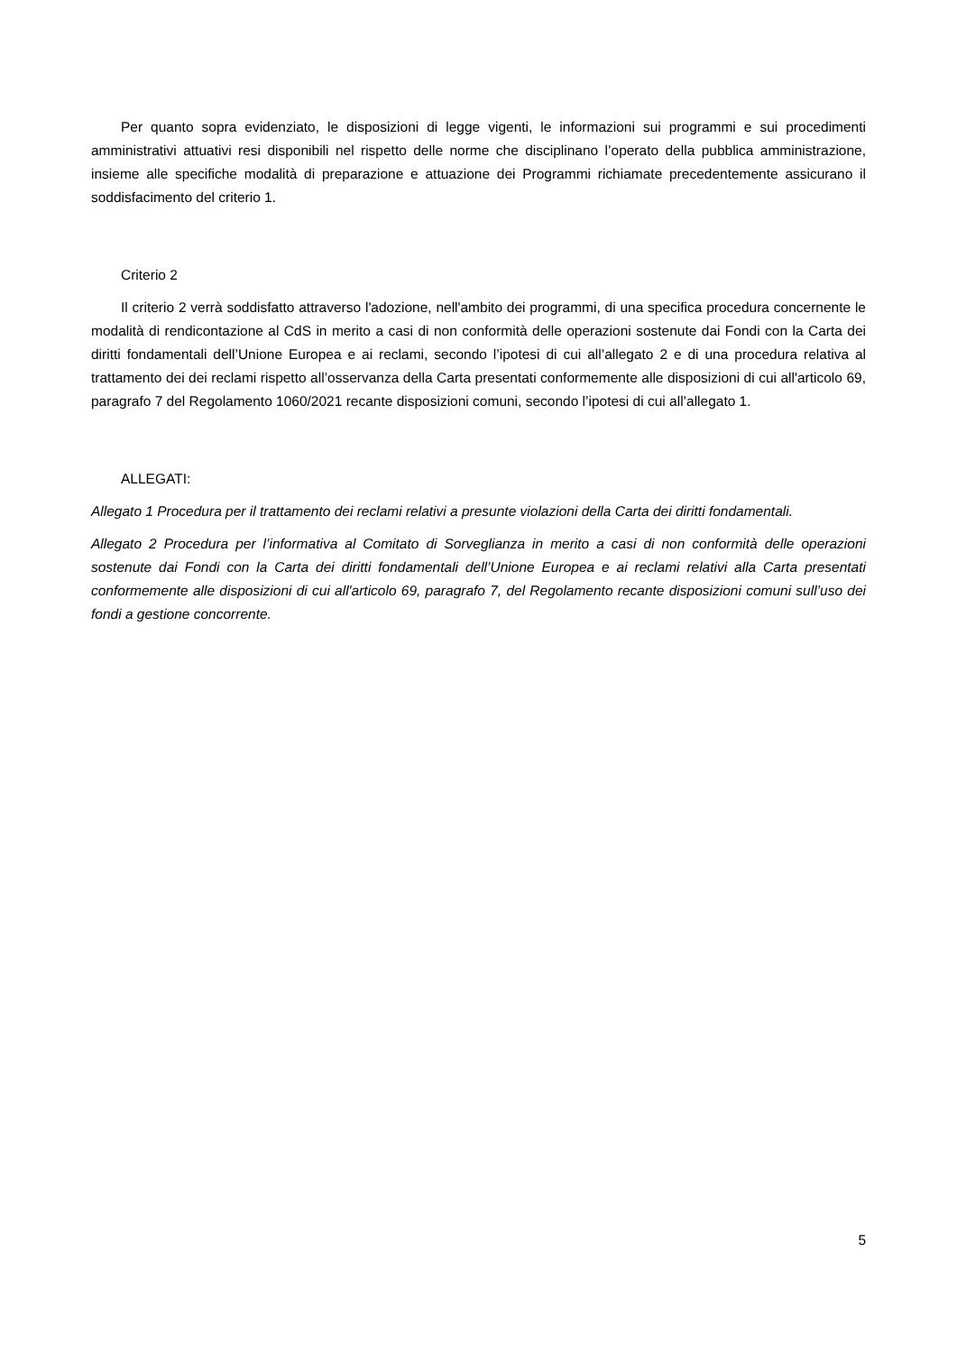Per quanto sopra evidenziato, le disposizioni di legge vigenti, le informazioni sui programmi e sui procedimenti amministrativi attuativi resi disponibili nel rispetto delle norme che disciplinano l’operato della pubblica amministrazione, insieme alle specifiche modalità di preparazione e attuazione dei Programmi richiamate precedentemente assicurano il soddisfacimento del criterio 1.
Criterio 2
Il criterio 2 verrà soddisfatto attraverso l'adozione, nell'ambito dei programmi, di una specifica procedura concernente le modalità di rendicontazione al CdS in merito a casi di non conformità delle operazioni sostenute dai Fondi con la Carta dei diritti fondamentali dell’Unione Europea e ai reclami, secondo l’ipotesi di cui all’allegato 2 e di una procedura relativa al trattamento dei dei reclami rispetto all’osservanza della Carta presentati conformemente alle disposizioni di cui all'articolo 69, paragrafo 7 del Regolamento 1060/2021 recante disposizioni comuni, secondo l’ipotesi di cui all’allegato 1.
ALLEGATI:
Allegato 1 Procedura per il trattamento dei reclami relativi a presunte violazioni della Carta dei diritti fondamentali.
Allegato 2 Procedura per l’informativa al Comitato di Sorveglianza in merito a casi di non conformità delle operazioni sostenute dai Fondi con la Carta dei diritti fondamentali dell’Unione Europea e ai reclami relativi alla Carta presentati conformemente alle disposizioni di cui all'articolo 69, paragrafo 7, del Regolamento recante disposizioni comuni sull’uso dei fondi a gestione concorrente.
5